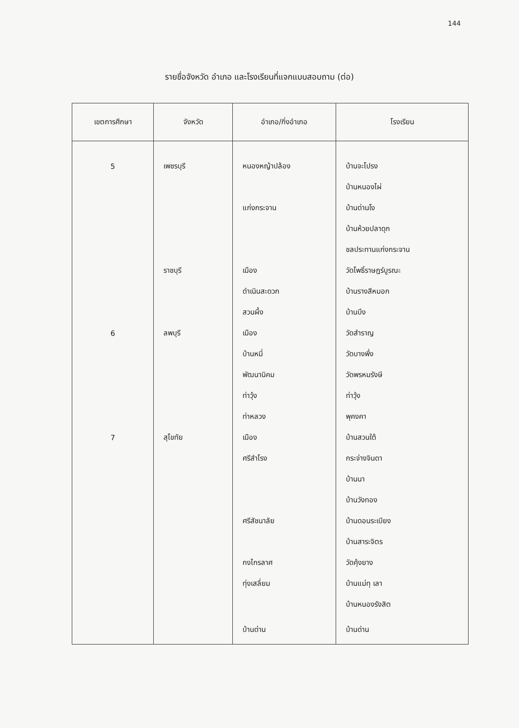144
รายชื่อจังหวัด อำเภอ และโรงเรียนที่แจกแบบสอบถาม (ต่อ)
| เขตการศึกษา | จังหวัด | อำเภอ/กิ่งอำเภอ | โรงเรียน |
| --- | --- | --- | --- |
| 5 | เพชรบุรี | หนองหญ้าปล้อง | บ้านจะโปรง |
| | | | บ้านหนองไผ่ |
| | | แก่งกระจาน | บ้านด่านโง |
| | | | บ้านห้วยปลาดุก |
| | | | ชลประทานแก่งกระจาน |
| | ราชบุรี | เมือง | วัดโพธิ์ราษฎร์บูรณะ |
| | | ดำเนินสะดวก | บ้านรางสีหมอก |
| | | สวนผึ้ง | บ้านบึง |
| 6 | ลพบุรี | เมือง | วัดสำราญ |
| | | บ้านหมี่ | วัดบางพึ่ง |
| | | พัฒนานิคม | วัดพรหมรังษี |
| | | ท่าวุ้ง | ท่าวุ้ง |
| | | ท่าหลวง | พุคงคา |
| 7 | สุโขทัย | เมือง | บ้านสวนใต้ |
| | | ศรีสำโรง | กระจ่างจินดา |
| | | | บ้านนา |
| | | | บ้านวังทอง |
| | | ศรีสัชนาลัย | บ้านดอนระเบียง |
| | | | บ้านสาระจิตร |
| | | กงไกรลาศ | วัดคุ้งยาง |
| | | ทุ่งเสลี่ยม | บ้านแม่ทุ เลา |
| | | | บ้านหนองรังสิต |
| | | บ้านด่าน | บ้านด่าน |